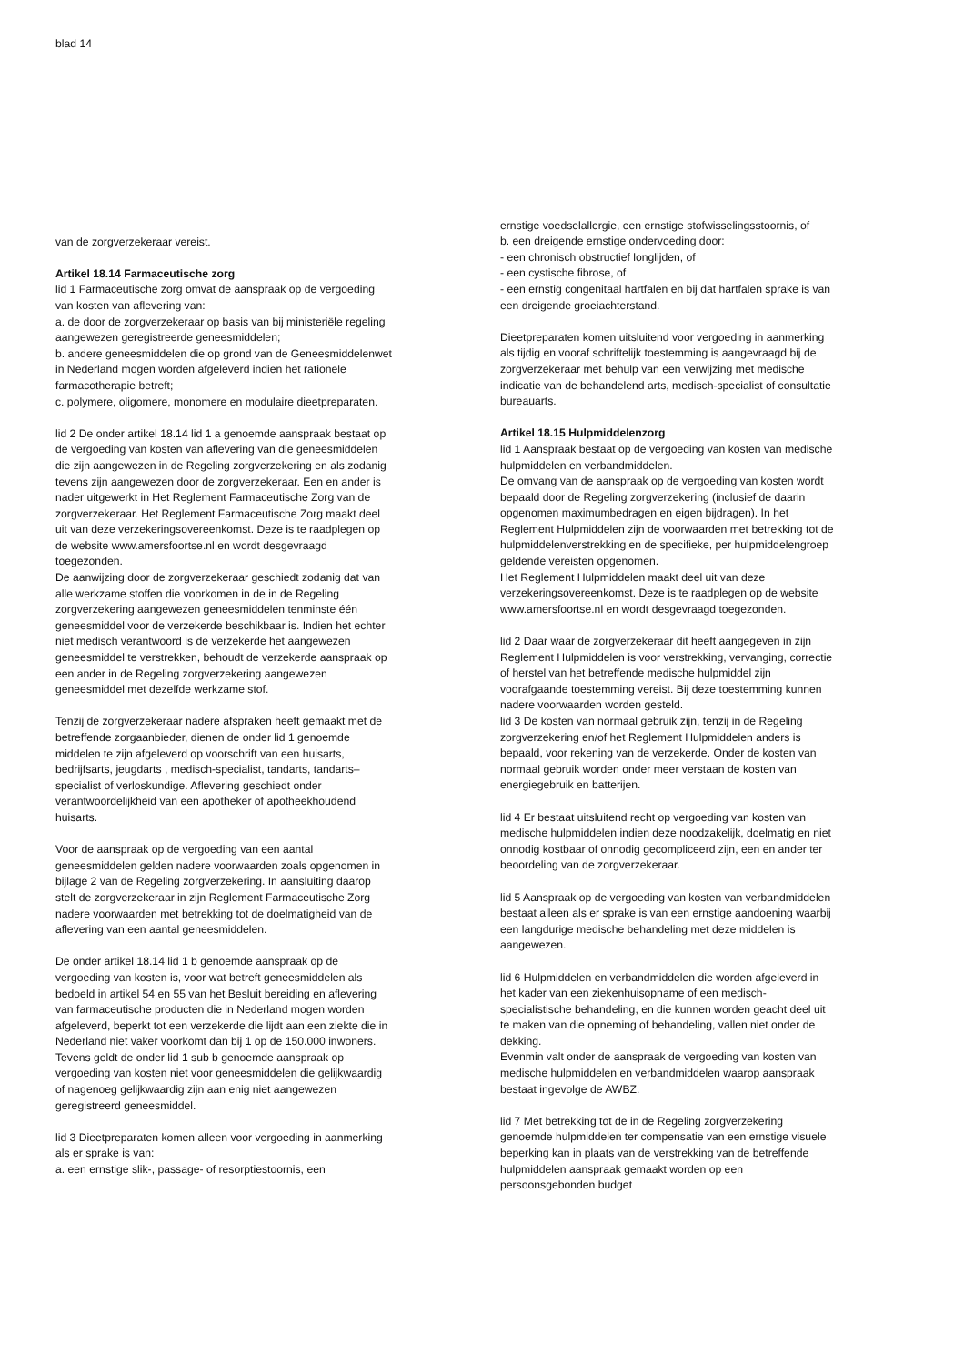blad 14
van de zorgverzekeraar vereist.
Artikel 18.14 Farmaceutische zorg
lid 1 Farmaceutische zorg omvat de aanspraak op de vergoeding van kosten van aflevering van:
a. de door de zorgverzekeraar op basis van bij ministeriële regeling aangewezen geregistreerde geneesmiddelen;
b. andere geneesmiddelen die op grond van de Geneesmiddelenwet in Nederland mogen worden afgeleverd indien het rationele farmacotherapie betreft;
c. polymere, oligomere, monomere en modulaire dieetpreparaten.
lid 2 De onder artikel 18.14 lid 1 a genoemde aanspraak bestaat op de vergoeding van kosten van aflevering van die geneesmiddelen die zijn aangewezen in de Regeling zorgverzekering en als zodanig tevens zijn aangewezen door de zorgverzekeraar. Een en ander is nader uitgewerkt in Het Reglement Farmaceutische Zorg van de zorgverzekeraar. Het Reglement Farmaceutische Zorg maakt deel uit van deze verzekeringsovereenkomst. Deze is te raadplegen op de website www.amersfoortse.nl en wordt desgevraagd toegezonden.
De aanwijzing door de zorgverzekeraar geschiedt zodanig dat van alle werkzame stoffen die voorkomen in de in de Regeling zorgverzekering aangewezen geneesmiddelen tenminste één geneesmiddel voor de verzekerde beschikbaar is. Indien het echter niet medisch verantwoord is de verzekerde het aangewezen geneesmiddel te verstrekken, behoudt de verzekerde aanspraak op een ander in de Regeling zorgverzekering aangewezen geneesmiddel met dezelfde werkzame stof.
Tenzij de zorgverzekeraar nadere afspraken heeft gemaakt met de betreffende zorgaanbieder, dienen de onder lid 1 genoemde middelen te zijn afgeleverd op voorschrift van een huisarts, bedrijfsarts, jeugdarts , medisch-specialist, tandarts, tandarts–specialist of verloskundige. Aflevering geschiedt onder verantwoordelijkheid van een apotheker of apotheekhoudend huisarts.
Voor de aanspraak op de vergoeding van een aantal geneesmiddelen gelden nadere voorwaarden zoals opgenomen in bijlage 2 van de Regeling zorgverzekering. In aansluiting daarop stelt de zorgverzekeraar in zijn Reglement Farmaceutische Zorg nadere voorwaarden met betrekking tot de doelmatigheid van de aflevering van een aantal geneesmiddelen.
De onder artikel 18.14 lid 1 b genoemde aanspraak op de vergoeding van kosten is, voor wat betreft geneesmiddelen als bedoeld in artikel 54 en 55 van het Besluit bereiding en aflevering van farmaceutische producten die in Nederland mogen worden afgeleverd, beperkt tot een verzekerde die lijdt aan een ziekte die in Nederland niet vaker voorkomt dan bij 1 op de 150.000 inwoners. Tevens geldt de onder lid 1 sub b genoemde aanspraak op vergoeding van kosten niet voor geneesmiddelen die gelijkwaardig of nagenoeg gelijkwaardig zijn aan enig niet aangewezen geregistreerd geneesmiddel.
lid 3 Dieetpreparaten komen alleen voor vergoeding in aanmerking als er sprake is van:
a. een ernstige slik-, passage- of resorptiestoornis, een
ernstige voedselallergie, een ernstige stofwisselingsstoornis, of
b. een dreigende ernstige ondervoeding door:
- een chronisch obstructief longlijden, of
- een cystische fibrose, of
- een ernstig congenitaal hartfalen en bij dat hartfalen sprake is van een dreigende groeiachterstand.
Dieetpreparaten komen uitsluitend voor vergoeding in aanmerking als tijdig en vooraf schriftelijk toestemming is aangevraagd bij de zorgverzekeraar met behulp van een verwijzing met medische indicatie van de behandelend arts, medisch-specialist of consultatie bureauarts.
Artikel 18.15 Hulpmiddelenzorg
lid 1 Aanspraak bestaat op de vergoeding van kosten van medische hulpmiddelen en verbandmiddelen.
De omvang van de aanspraak op de vergoeding van kosten wordt bepaald door de Regeling zorgverzekering (inclusief de daarin opgenomen maximumbedragen en eigen bijdragen). In het Reglement Hulpmiddelen zijn de voorwaarden met betrekking tot de hulpmiddelenverstrekking en de specifieke, per hulpmiddelengroep geldende vereisten opgenomen.
Het Reglement Hulpmiddelen maakt deel uit van deze verzekeringsovereenkomst. Deze is te raadplegen op de website www.amersfoortse.nl en wordt desgevraagd toegezonden.
lid 2 Daar waar de zorgverzekeraar dit heeft aangegeven in zijn Reglement Hulpmiddelen is voor verstrekking, vervanging, correctie of herstel van het betreffende medische hulpmiddel zijn voorafgaande toestemming vereist. Bij deze toestemming kunnen nadere voorwaarden worden gesteld.
lid 3 De kosten van normaal gebruik zijn, tenzij in de Regeling zorgverzekering en/of het Reglement Hulpmiddelen anders is bepaald, voor rekening van de verzekerde. Onder de kosten van normaal gebruik worden onder meer verstaan de kosten van energiegebruik en batterijen.
lid 4 Er bestaat uitsluitend recht op vergoeding van kosten van medische hulpmiddelen indien deze noodzakelijk, doelmatig en niet onnodig kostbaar of onnodig gecompliceerd zijn, een en ander ter beoordeling van de zorgverzekeraar.
lid 5 Aanspraak op de vergoeding van kosten van verbandmiddelen bestaat alleen als er sprake is van een ernstige aandoening waarbij een langdurige medische behandeling met deze middelen is aangewezen.
lid 6 Hulpmiddelen en verbandmiddelen die worden afgeleverd in het kader van een ziekenhuisopname of een medisch-specialistische behandeling, en die kunnen worden geacht deel uit te maken van die opneming of behandeling, vallen niet onder de dekking.
Evenmin valt onder de aanspraak de vergoeding van kosten van medische hulpmiddelen en verbandmiddelen waarop aanspraak bestaat ingevolge de AWBZ.
lid 7 Met betrekking tot de in de Regeling zorgverzekering genoemde hulpmiddelen ter compensatie van een ernstige visuele beperking kan in plaats van de verstrekking van de betreffende hulpmiddelen aanspraak gemaakt worden op een persoonsgebonden budget